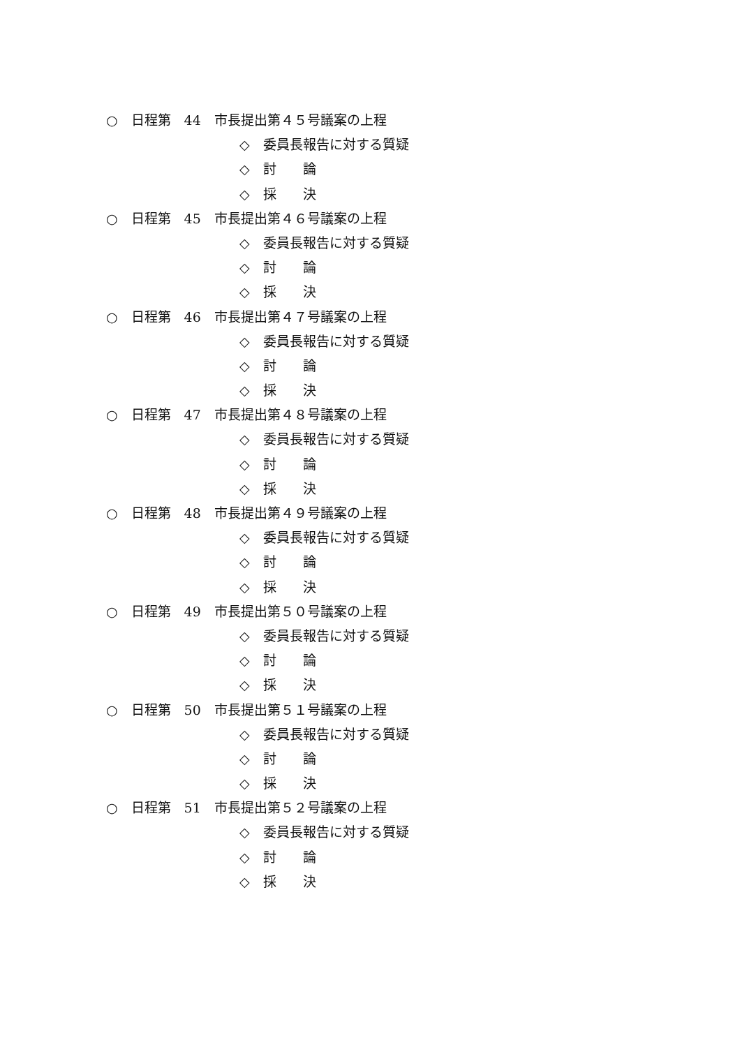○　日程第　44　市長提出第４５号議案の上程
◇　委員長報告に対する質疑
◇　討　　論
◇　採　　決
○　日程第　45　市長提出第４６号議案の上程
◇　委員長報告に対する質疑
◇　討　　論
◇　採　　決
○　日程第　46　市長提出第４７号議案の上程
◇　委員長報告に対する質疑
◇　討　　論
◇　採　　決
○　日程第　47　市長提出第４８号議案の上程
◇　委員長報告に対する質疑
◇　討　　論
◇　採　　決
○　日程第　48　市長提出第４９号議案の上程
◇　委員長報告に対する質疑
◇　討　　論
◇　採　　決
○　日程第　49　市長提出第５０号議案の上程
◇　委員長報告に対する質疑
◇　討　　論
◇　採　　決
○　日程第　50　市長提出第５１号議案の上程
◇　委員長報告に対する質疑
◇　討　　論
◇　採　　決
○　日程第　51　市長提出第５２号議案の上程
◇　委員長報告に対する質疑
◇　討　　論
◇　採　　決